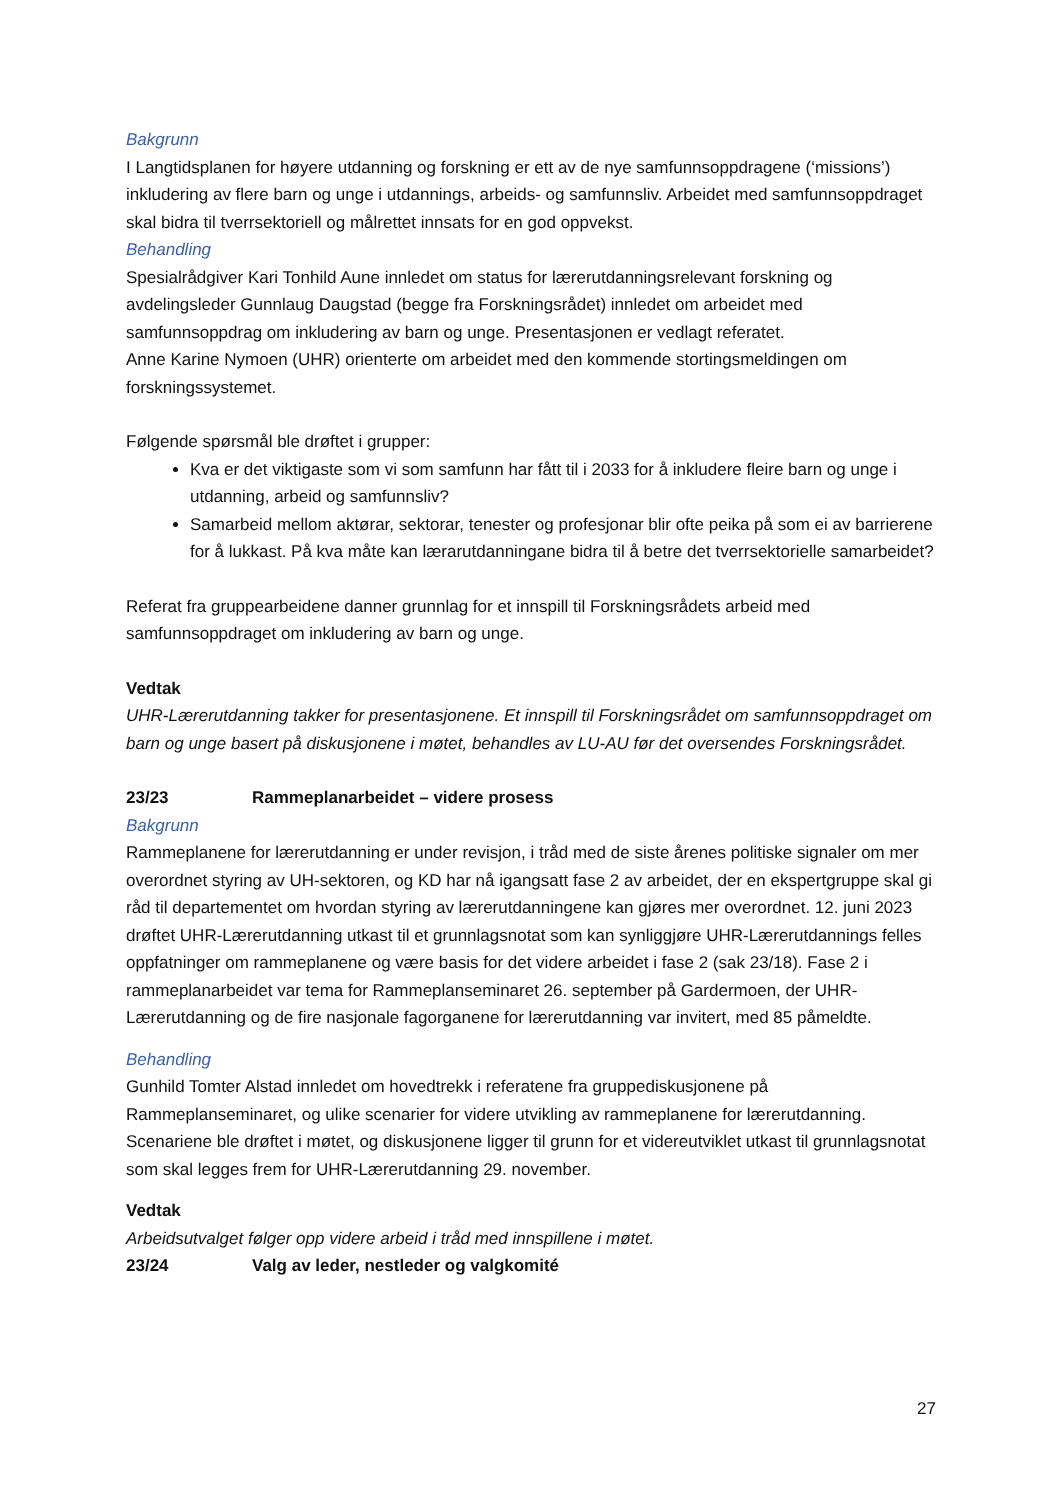Bakgrunn
I Langtidsplanen for høyere utdanning og forskning er ett av de nye samfunnsoppdragene (‘missions’) inkludering av flere barn og unge i utdannings, arbeids- og samfunnsliv. Arbeidet med samfunnsoppdraget skal bidra til tverrsektoriell og målrettet innsats for en god oppvekst.
Behandling
Spesialrådgiver Kari Tonhild Aune innledet om status for lærerutdanningsrelevant forskning og avdelingsleder Gunnlaug Daugstad (begge fra Forskningsrådet) innledet om arbeidet med samfunnsoppdrag om inkludering av barn og unge. Presentasjonen er vedlagt referatet.
Anne Karine Nymoen (UHR) orienterte om arbeidet med den kommende stortingsmeldingen om forskningssystemet.
Følgende spørsmål ble drøftet i grupper:
Kva er det viktigaste som vi som samfunn har fått til i 2033 for å inkludere fleire barn og unge i utdanning, arbeid og samfunnsliv?
Samarbeid mellom aktørar, sektorar, tenester og profesjonar blir ofte peika på som ei av barrierene for å lukkast. På kva måte kan lærarutdanningane bidra til å betre det tverrsektorielle samarbeidet?
Referat fra gruppearbeidene danner grunnlag for et innspill til Forskningsrådets arbeid med samfunnsoppdraget om inkludering av barn og unge.
Vedtak
UHR-Lærerutdanning takker for presentasjonene. Et innspill til Forskningsrådet om samfunnsoppdraget om barn og unge basert på diskusjonene i møtet, behandles av LU-AU før det oversendes Forskningsrådet.
23/23 Rammeplanarbeidet – videre prosess
Bakgrunn
Rammeplanene for lærerutdanning er under revisjon, i tråd med de siste årenes politiske signaler om mer overordnet styring av UH-sektoren, og KD har nå igangsatt fase 2 av arbeidet, der en ekspertgruppe skal gi råd til departementet om hvordan styring av lærerutdanningene kan gjøres mer overordnet. 12. juni 2023 drøftet UHR-Lærerutdanning utkast til et grunnlagsnotat som kan synliggjøre UHR-Lærerutdannings felles oppfatninger om rammeplanene og være basis for det videre arbeidet i fase 2 (sak 23/18). Fase 2 i rammeplanarbeidet var tema for Rammeplanseminaret 26. september på Gardermoen, der UHR-Lærerutdanning og de fire nasjonale fagorganene for lærerutdanning var invitert, med 85 påmeldte.
Behandling
Gunhild Tomter Alstad innledet om hovedtrekk i referatene fra gruppediskusjonene på Rammeplanseminaret, og ulike scenarier for videre utvikling av rammeplanene for lærerutdanning. Scenariene ble drøftet i møtet, og diskusjonene ligger til grunn for et videreutviklet utkast til grunnlagsnotat som skal legges frem for UHR-Lærerutdanning 29. november.
Vedtak
Arbeidsutvalget følger opp videre arbeid i tråd med innspillene i møtet.
23/24 Valg av leder, nestleder og valgkomité
27